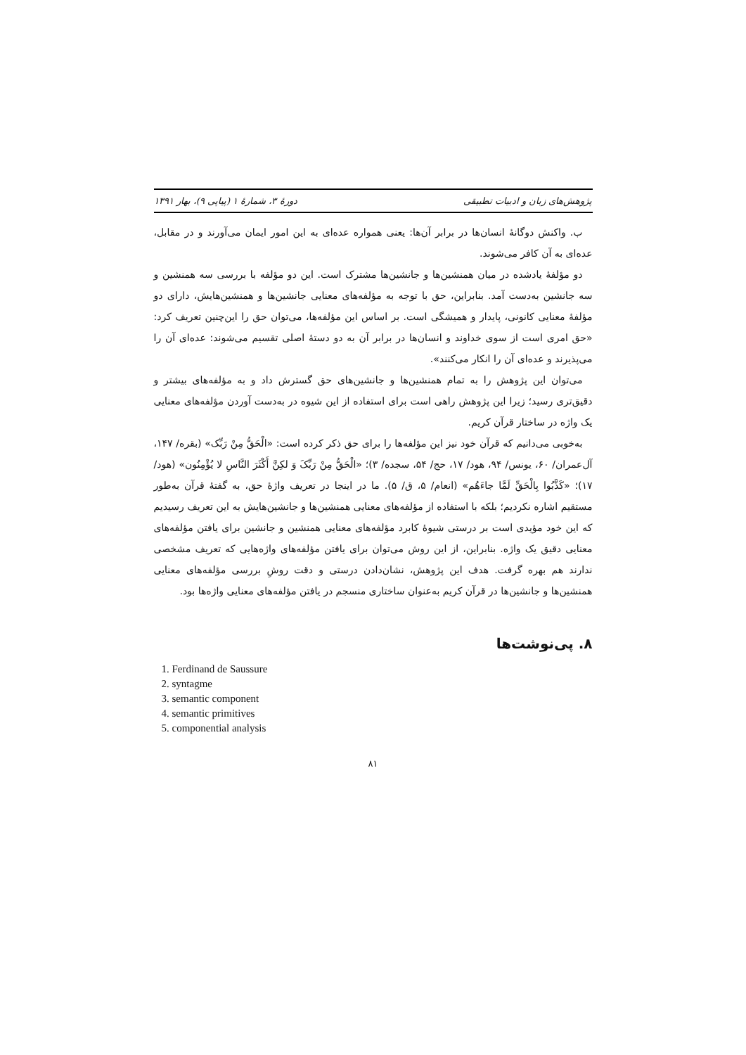پژوهش‌های زبان و ادبیات تطبیقی دورهٔ ۳، شمارهٔ ۱ (پیاپی ۹)، بهار ۱۳۹۱
ب. واکنش دوگانهٔ انسان‌ها در برابر آن‌ها: یعنی همواره عده‌ای به این امور ایمان می‌آورند و در مقابل، عده‌ای به آن کافر می‌شوند.
دو مؤلفهٔ یادشده در میان همنشین‌ها و جانشین‌ها مشترک است. این دو مؤلفه با بررسی سه همنشین و سه جانشین به‌دست آمد. بنابراین، حق با توجه به مؤلفه‌های معنایی جانشین‌ها و همنشین‌هایش، دارای دو مؤلفهٔ معنایی کانونی، پایدار و همیشگی است. بر اساس این مؤلفه‌ها، می‌توان حق را این‌چنین تعریف کرد: «حق امری است از سوی خداوند و انسان‌ها در برابر آن به دو دستهٔ اصلی تقسیم می‌شوند: عده‌ای آن را می‌پذیرند و عده‌ای آن را انکار می‌کنند».
می‌توان این پژوهش را به تمام همنشین‌ها و جانشین‌های حق گسترش داد و به مؤلفه‌های بیشتر و دقیق‌تری رسید؛ زیرا این پژوهش راهی است برای استفاده از این شیوه در به‌دست آوردن مؤلفه‌های معنایی یک واژه در ساختار قرآن کریم.
به‌خوبی می‌دانیم که قرآن خود نیز این مؤلفه‌ها را برای حق ذکر کرده است: «الْحَقُّ مِنْ رَبِّک» (بقره/ ۱۴۷، آل‌عمران/ ۶۰، یونس/ ۹۴، هود/ ۱۷، حج/ ۵۴، سجده/ ۳)؛ «الْحَقُّ مِنْ رَبِّکَ وَ لکِنَّ أَکْثَرَ النَّاسِ لا یُؤْمِنُون» (هود/ ۱۷)؛ «کَذَّبُوا بِالْحَقِّ لَمَّا جاءَهُم» (انعام/ ۵، ق/ ۵). ما در اینجا در تعریف واژهٔ حق، به گفتهٔ قرآن به‌طور مستقیم اشاره نکردیم؛ بلکه با استفاده از مؤلفه‌های معنایی همنشین‌ها و جانشین‌هایش به این تعریف رسیدیم که این خود مؤیدی است بر درستی شیوهٔ کابرد مؤلفه‌های معنایی همنشین و جانشین برای یافتن مؤلفه‌های معنایی دقیق یک واژه. بنابراین، از این روش می‌توان برای یافتن مؤلفه‌های واژه‌هایی که تعریف مشخصی ندارند هم بهره گرفت. هدف این پژوهش، نشان‌دادن درستی و دقت روشِ بررسی مؤلفه‌های معنایی همنشین‌ها و جانشین‌ها در قرآن کریم به‌عنوان ساختاری منسجم در یافتن مؤلفه‌های معنایی واژه‌ها بود.
۸. پی‌نوشت‌ها
1. Ferdinand de Saussure
2. syntagme
3. semantic component
4. semantic primitives
5. componential analysis
۸۱